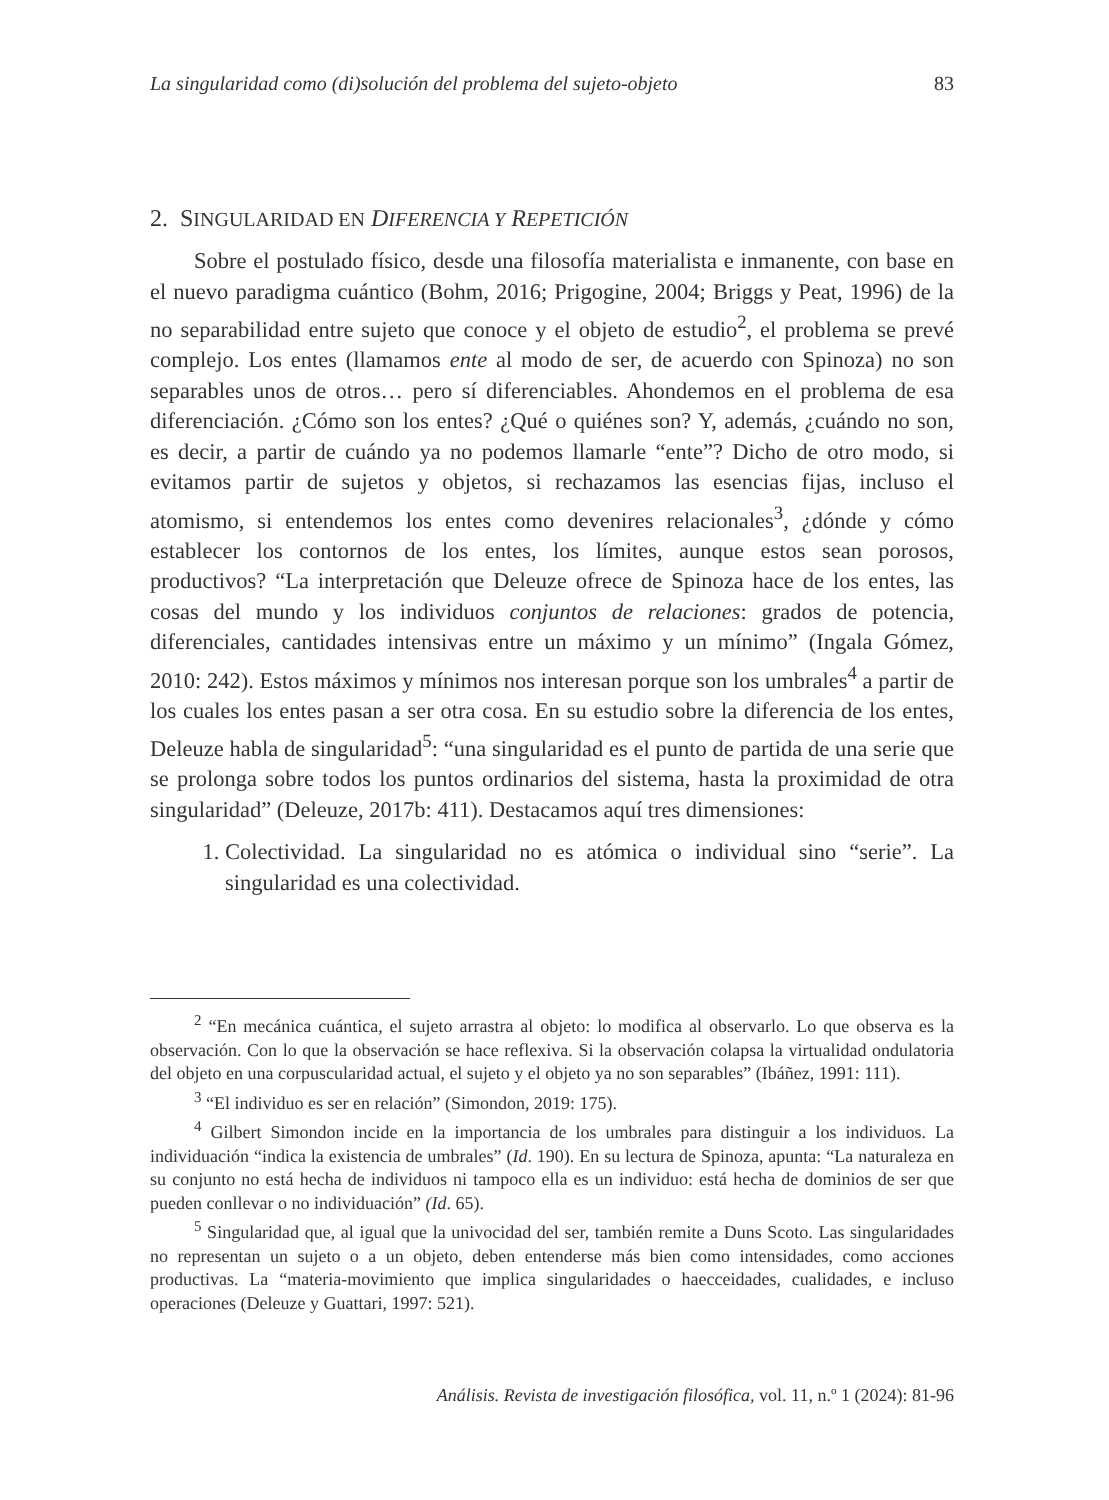La singularidad como (di)solución del problema del sujeto-objeto 83
2. SINGULARIDAD EN DIFERENCIA Y REPETICIÓN
Sobre el postulado físico, desde una filosofía materialista e inmanente, con base en el nuevo paradigma cuántico (Bohm, 2016; Prigogine, 2004; Briggs y Peat, 1996) de la no separabilidad entre sujeto que conoce y el objeto de estudio<sup>2</sup>, el problema se prevé complejo. Los entes (llamamos ente al modo de ser, de acuerdo con Spinoza) no son separables unos de otros… pero sí diferenciables. Ahondemos en el problema de esa diferenciación. ¿Cómo son los entes? ¿Qué o quiénes son? Y, además, ¿cuándo no son, es decir, a partir de cuándo ya no podemos llamarle “ente”? Dicho de otro modo, si evitamos partir de sujetos y objetos, si rechazamos las esencias fijas, incluso el atomismo, si entendemos los entes como devenires relacionales<sup>3</sup>, ¿dónde y cómo establecer los contornos de los entes, los límites, aunque estos sean porosos, productivos? “La interpretación que Deleuze ofrece de Spinoza hace de los entes, las cosas del mundo y los individuos conjuntos de relaciones: grados de potencia, diferenciales, cantidades intensivas entre un máximo y un mínimo” (Ingala Gómez, 2010: 242). Estos máximos y mínimos nos interesan porque son los umbrales<sup>4</sup> a partir de los cuales los entes pasan a ser otra cosa. En su estudio sobre la diferencia de los entes, Deleuze habla de singularidad<sup>5</sup>: “una singularidad es el punto de partida de una serie que se prolonga sobre todos los puntos ordinarios del sistema, hasta la proximidad de otra singularidad” (Deleuze, 2017b: 411). Destacamos aquí tres dimensiones:
1. Colectividad. La singularidad no es atómica o individual sino “serie”. La singularidad es una colectividad.
<sup>2</sup> “En mecánica cuántica, el sujeto arrastra al objeto: lo modifica al observarlo. Lo que observa es la observación. Con lo que la observación se hace reflexiva. Si la observación colapsa la virtualidad ondulatoria del objeto en una corpuscularidad actual, el sujeto y el objeto ya no son separables” (Ibáñez, 1991: 111).
<sup>3</sup> “El individuo es ser en relación” (Simondon, 2019: 175).
<sup>4</sup> Gilbert Simondon incide en la importancia de los umbrales para distinguir a los individuos. La individuación “indica la existencia de umbrales” (Id. 190). En su lectura de Spinoza, apunta: “La naturaleza en su conjunto no está hecha de individuos ni tampoco ella es un individuo: está hecha de dominios de ser que pueden conllevar o no individuación” (Id. 65).
<sup>5</sup> Singularidad que, al igual que la univocidad del ser, también remite a Duns Scoto. Las singularidades no representan un sujeto o a un objeto, deben entenderse más bien como intensidades, como acciones productivas. La “materia-movimiento que implica singularidades o haecceidades, cualidades, e incluso operaciones (Deleuze y Guattari, 1997: 521).
Análisis. Revista de investigación filosófica, vol. 11, n.º 1 (2024): 81-96